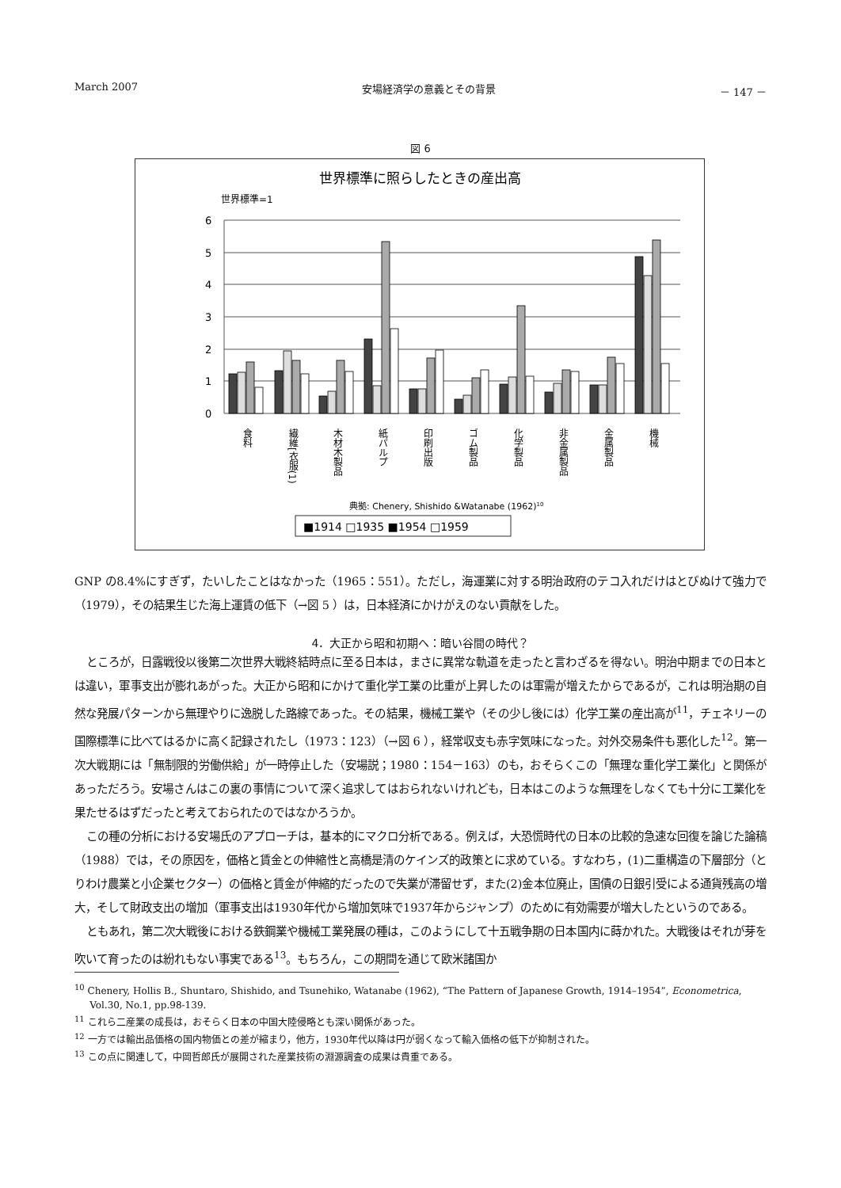March 2007 安場経済学の意義とその背景 － 147 －
図 6
世界標準に照らしたときの産出高
世界標準=1
6
5
4
3
2
1
0
食料
繊維[衣服(1)
木材木製品
紙パルプ
印刷出版
ゴム製品
化学製品
非金属製品
金属製品
機械
典拠: Chenery, Shishido &Watanabe (1962)10
■1914 □1935 ■1954 □1959
GNP の8.4%にすぎず，たいしたことはなかった（1965：551）。ただし，海運業に対する明治政府のテコ入れだけはとびぬけて強力で（1979），その結果生じた海上運賃の低下（→図 5 ）は，日本経済にかけがえのない貢献をした。
4．大正から昭和初期へ：暗い谷間の時代？
ところが，日露戦役以後第二次世界大戦終結時点に至る日本は，まさに異常な軌道を走ったと言わざるを得ない。明治中期までの日本とは違い，軍事支出が膨れあがった。大正から昭和にかけて重化学工業の比重が上昇したのは軍需が増えたからであるが，これは明治期の自然な発展パターンから無理やりに逸脱した路線であった。その結果，機械工業や（その少し後には）化学工業の産出高が<sup>11</sup>，チェネリーの国際標準に比べてはるかに高く記録されたし（1973：123）（→図 6 ），経常収支も赤字気味になった。対外交易条件も悪化した<sup>12</sup>。第一次大戦期には「無制限的労働供給」が一時停止した（安場説；1980：154－163）のも，おそらくこの「無理な重化学工業化」と関係があっただろう。安場さんはこの裏の事情について深く追求してはおられないけれども，日本はこのような無理をしなくても十分に工業化を果たせるはずだったと考えておられたのではなかろうか。
この種の分析における安場氏のアプローチは，基本的にマクロ分析である。例えば，大恐慌時代の日本の比較的急速な回復を論じた論稿（1988）では，その原因を，価格と賃金との伸縮性と高橋是清のケインズ的政策とに求めている。すなわち，(1)二重構造の下層部分（とりわけ農業と小企業セクター）の価格と賃金が伸縮的だったので失業が滞留せず，また(2)金本位廃止，国債の日銀引受による通貨残高の増大，そして財政支出の増加（軍事支出は1930年代から増加気味で1937年からジャンプ）のために有効需要が増大したというのである。
ともあれ，第二次大戦後における鉄鋼業や機械工業発展の種は，このようにして十五戦争期の日本国内に蒔かれた。大戦後はそれが芽を吹いて育ったのは紛れもない事実である<sup>13</sup>。もちろん，この期間を通じて欧米諸国か
<sup>10</sup> Chenery, Hollis B., Shuntaro, Shishido, and Tsunehiko, Watanabe (1962), “The Pattern of Japanese Growth, 1914–1954”, Econometrica, Vol.30, No.1, pp.98-139.
<sup>11</sup> これら二産業の成長は，おそらく日本の中国大陸侵略とも深い関係があった。
<sup>12</sup> 一方では輸出品価格の国内物価との差が縮まり，他方，1930年代以降は円が弱くなって輸入価格の低下が抑制された。
<sup>13</sup> この点に関連して，中岡哲郎氏が展開された産業技術の淵源調査の成果は貴重である。